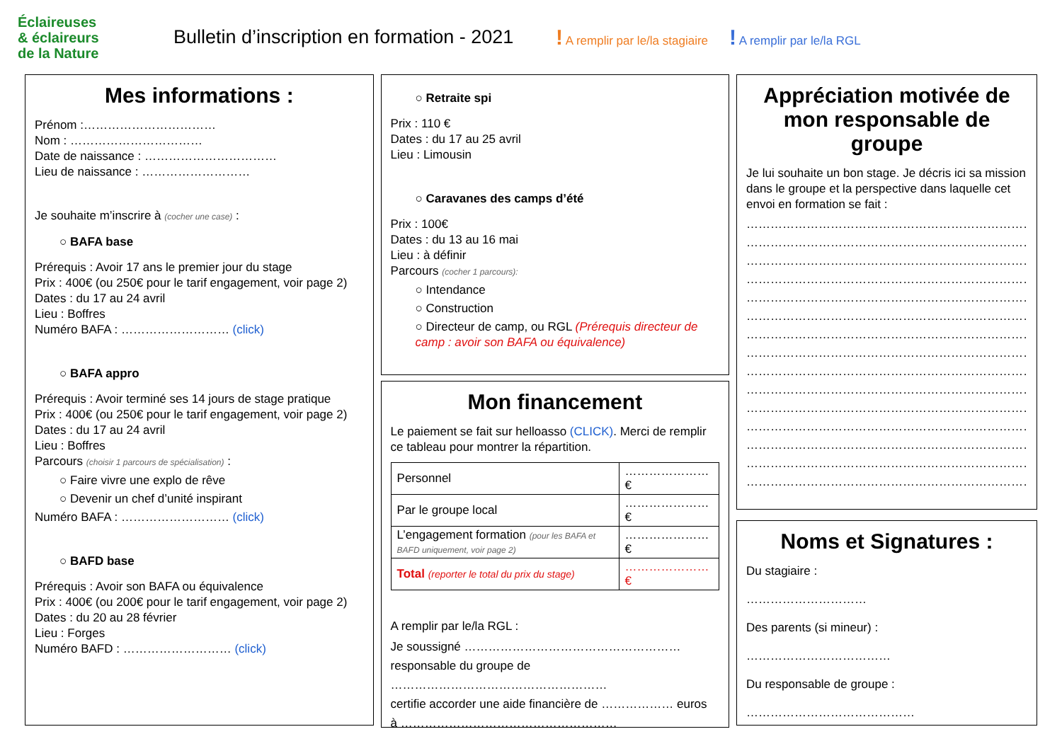Éclaireuses
& éclaireurs
de la Nature
Bulletin d’inscription en formation - 2021
! A remplir par le/la stagiaire ! A remplir par le/la RGL
Mes informations :
Prénom :……………………………
Nom : ……………………………
Date de naissance : ……………………………
Lieu de naissance : ………………………
Je souhaite m’inscrire à (cocher une case) :
○ BAFA base
Prérequis : Avoir 17 ans le premier jour du stage
Prix : 400€ (ou 250€ pour le tarif engagement, voir page 2)
Dates : du 17 au 24 avril
Lieu : Boffres
Numéro BAFA : ……………………… (click)
○ BAFA appro
Prérequis : Avoir terminé ses 14 jours de stage pratique
Prix : 400€ (ou 250€ pour le tarif engagement, voir page 2)
Dates : du 17 au 24 avril
Lieu : Boffres
Parcours (choisir 1 parcours de spécialisation) :
○ Faire vivre une explo de rêve
○ Devenir un chef d’unité inspirant
Numéro BAFA : ……………………… (click)
○ BAFD base
Prérequis : Avoir son BAFA ou équivalence
Prix : 400€ (ou 200€ pour le tarif engagement, voir page 2)
Dates : du 20 au 28 février
Lieu : Forges
Numéro BAFD : ……………………… (click)
○ Retraite spi
Prix : 110 €
Dates : du 17 au 25 avril
Lieu : Limousin
○ Caravanes des camps d’été
Prix : 100€
Dates : du 13 au 16 mai
Lieu : à définir
Parcours (cocher 1 parcours):
○ Intendance
○ Construction
○ Directeur de camp, ou RGL (Prérequis directeur de camp : avoir son BAFA ou équivalence)
Mon financement
Le paiement se fait sur helloasso (CLICK). Merci de remplir ce tableau pour montrer la répartition.
| Personnel | …………………€ |
| Par le groupe local | …………………€ |
| L’engagement formation (pour les BAFA et BAFD uniquement, voir page 2) | …………………€ |
| Total (reporter le total du prix du stage) | …………………€ |
A remplir par le/la RGL :
Je soussigné ………………………………………………
responsable du groupe de ………………………………………………
certifie accorder une aide financière de ……………… euros
à ………………………………………………
Appréciation motivée de mon responsable de groupe
Je lui souhaite un bon stage. Je décris ici sa mission dans le groupe et la perspective dans laquelle cet envoi en formation se fait :
………………………………………………………………
………………………………………………………………
………………………………………………………………
………………………………………………………………
………………………………………………………………
………………………………………………………………
………………………………………………………………
………………………………………………………………
………………………………………………………………
………………………………………………………………
………………………………………………………………
………………………………………………………………
………………………………………………………………
………………………………………………………………
………………………………………………………………
Noms et Signatures :
Du stagiaire :
…………………………
Des parents (si mineur) :
………………………………
Du responsable de groupe :
……………………………………